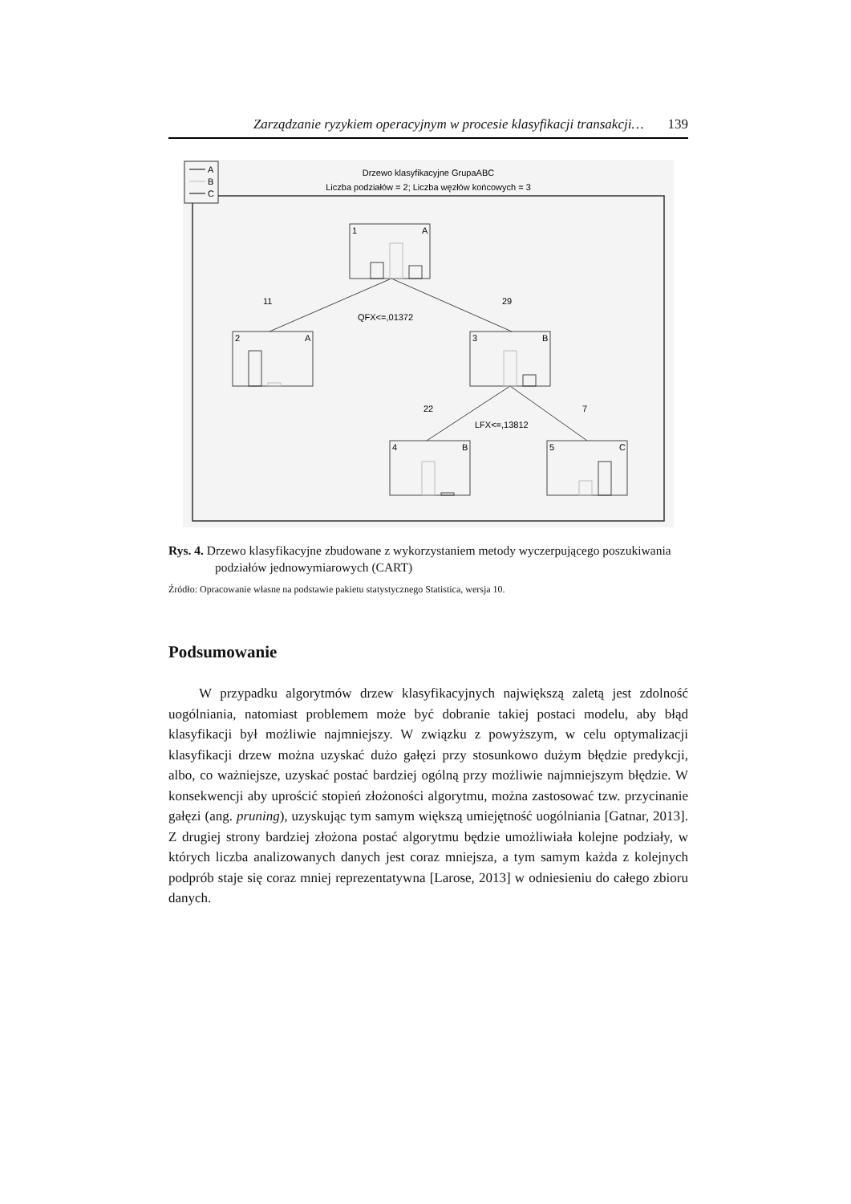Zarządzanie ryzykiem operacyjnym w procesie klasyfikacji transakcji… 139
A
B
C
Drzewo klasyfikacyjne GrupaABC
Liczba podziałów = 2; Liczba węzłów końcowych = 3
1
A
2
A
3
B
4
B
5
C
11
29
QFX<=,01372
22
7
LFX<=,13812
Rys. 4. Drzewo klasyfikacyjne zbudowane z wykorzystaniem metody wyczerpującego poszukiwania podziałów jednowymiarowych (CART)
Źródło: Opracowanie własne na podstawie pakietu statystycznego Statistica, wersja 10.
Podsumowanie
W przypadku algorytmów drzew klasyfikacyjnych największą zaletą jest zdolność uogólniania, natomiast problemem może być dobranie takiej postaci modelu, aby błąd klasyfikacji był możliwie najmniejszy. W związku z powyż­szym, w celu optymalizacji klasyfikacji drzew można uzyskać dużo gałęzi przy stosunkowo dużym błędzie predykcji, albo, co ważniejsze, uzyskać postać bar­dziej ogólną przy możliwie najmniejszym błędzie. W konsekwencji aby uprościć stopień złożoności algorytmu, można zastosować tzw. przycinanie gałęzi (ang. pruning), uzyskując tym samym większą umiejętność uogólniania [Gatnar, 2013]. Z drugiej strony bardziej złożona postać algorytmu będzie umożliwiała kolejne podziały, w których liczba analizowanych danych jest coraz mniejsza, a tym samym każda z kolejnych podprób staje się coraz mniej reprezentatywna [Larose, 2013] w odniesieniu do całego zbioru danych.